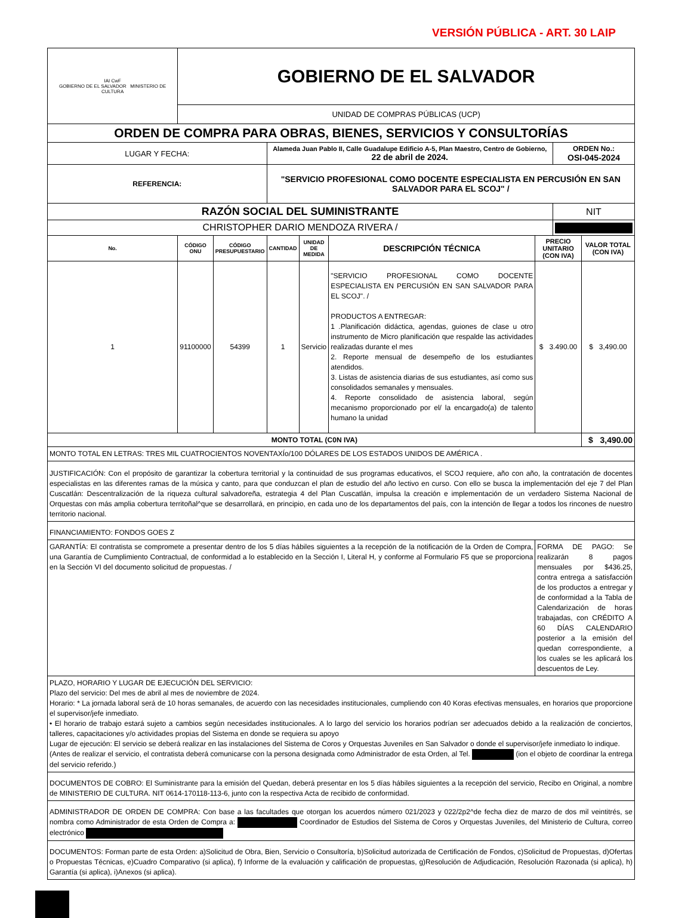VERSIÓN PÚBLICA - ART. 30 LAIP
| IAI CwF GOBIERNO DE EL SALVADOR MINISTERIO DE CULTURA | GOBIERNO DE EL SALVADOR | | | | | | | |
| | UNIDAD DE COMPRAS PÚBLICAS (UCP) | | | | | | | |
| ORDEN DE COMPRA PARA OBRAS, BIENES, SERVICIOS Y CONSULTORÍAS | | | | | | | | |
| LUGAR Y FECHA: | | | Alameda Juan Pablo II, Calle Guadalupe Edificio A-5, Plan Maestro, Centro de Gobierno, 22 de abril de 2024. | | | | ORDEN No.: OSI-045-2024 | |
| REFERENCIA: | | | "SERVICIO PROFESIONAL COMO DOCENTE ESPECIALISTA EN PERCUSIÓN EN SAN SALVADOR PARA EL SCOJ" / | | | | | |
| RAZÓN SOCIAL DEL SUMINISTRANTE | | | | | | | NIT | |
| CHRISTOPHER DARIO MENDOZA RIVERA / | | | | | | | | |
| No. | CÓDIGO ONU | CÓDIGO PRESUPUESTARIO | CANTIDAD | UNIDAD DE MEDIDA | DESCRIPCIÓN TÉCNICA | PRECIO UNITARIO (CON IVA) | | VALOR TOTAL (CON IVA) |
| 1 | 91100000 | 54399 | 1 | Servicio | "SERVICIO PROFESIONAL COMO DOCENTE ESPECIALISTA EN PERCUSIÓN EN SAN SALVADOR PARA EL SCOJ". / PRODUCTOS A ENTREGAR: 1 .Planificación didáctica, agendas, guiones de clase u otro instrumento de Micro planificación que respalde las actividades realizadas durante el mes 2. Reporte mensual de desempeño de los estudiantes atendidos. 3. Listas de asistencia diarias de sus estudiantes, así como sus consolidados semanales y mensuales. 4. Reporte consolidado de asistencia laboral, según mecanismo proporcionado por el/ la encargado(a) de talento humano la unidad | $ 3.490.00 | | $ 3,490.00 |
| MONTO TOTAL (C0N IVA) | | | | | | | | $ 3,490.00 |
| MONTO TOTAL EN LETRAS: TRES MIL CUATROCIENTOS NOVENTAXÍo/100 DÓLARES DE LOS ESTADOS UNIDOS DE AMÉRICA . | | | | | | | | |
| JUSTIFICACIÓN: Con el propósito de garantizar la cobertura territorial y la continuidad de sus programas educativos, el SCOJ requiere, año con año, la contratación de docentes especialistas en las diferentes ramas de la música y canto, para que conduzcan el plan de estudio del año lectivo en curso. Con ello se busca la implementación del eje 7 del Plan Cuscatlán: Descentralización de la riqueza cultural salvadoreña, estrategia 4 del Plan Cuscatlán, impulsa la creación e implementación de un verdadero Sistema Nacional de Orquestas con más amplia cobertura territoñal^que se desarrollará, en principio, en cada uno de los departamentos del país, con la intención de llegar a todos los rincones de nuestro territorio nacional. | | | | | | | | |
| FINANCIAMIENTO: FONDOS GOES Z | | | | | | | | |
| GARANTÍA: El contratista se compromete a presentar dentro de los 5 días hábiles siguientes a la recepción de la notificación de la Orden de Compra, una Garantía de Cumplimiento Contractual, de conformidad a lo establecido en la Sección I, Literal H, y conforme al Formulario F5 que se proporciona en la Sección VI del documento solicitud de propuestas. / | | | | | | FORMA DE PAGO: Se realizarán 8 pagos mensuales por $436.25, contra entrega a satisfacción de los productos a entregar y de conformidad a la Tabla de Calendarización de horas trabajadas, con CRÉDITO A 60 DÍAS CALENDARIO posterior a la emisión del quedan correspondiente, a los cuales se les aplicará los descuentos de Ley. | | |
| PLAZO, HORARIO Y LUGAR DE EJECUCIÓN DEL SERVICIO: Plazo del servicio: Del mes de abril al mes de noviembre de 2024. Horario: * La jornada laboral será de 10 horas semanales, de acuerdo con las necesidades institucionales, cumpliendo con 40 Koras efectivas mensuales, en horarios que proporcione el supervisor/jefe inmediato. • El horario de trabajo estará sujeto a cambios según necesidades institucionales. A lo largo del servicio los horarios podrían ser adecuados debido a la realización de conciertos, talleres, capacitaciones y/o actividades propias del Sistema en donde se requiera su apoyo Lugar de ejecución: El servicio se deberá realizar en las instalaciones del Sistema de Coros y Orquestas Juveniles en San Salvador o donde el supervisor/jefe inmediato lo indique. (Antes de realizar el servicio, el contratista deberá comunicarse con la persona designada como Administrador de esta Orden, al Tel. (ion el objeto de coordinar la entrega del servicio referido.) | | | | | | | | |
| DOCUMENTOS DE COBRO: El Suministrante para la emisión del Quedan, deberá presentar en los 5 días hábiles siguientes a la recepción del servicio, Recibo en Original, a nombre de MINISTERIO DE CULTURA. NIT 0614-170118-113-6, junto con la respectiva Acta de recibido de conformidad. | | | | | | | | |
| ADMINISTRADOR DE ORDEN DE COMPRA: Con base a las facultades que otorgan los acuerdos número 021/2023 y 022/2p2^de fecha diez de marzo de dos mil veintitrés, se nombra como Administrador de esta Orden de Compra a: Coordinador de Estudios del Sistema de Coros y Orquestas Juveniles, del Ministerio de Cultura, correo electrónico | | | | | | | | |
| DOCUMENTOS: Forman parte de esta Orden: a)Solicitud de Obra, Bien, Servicio o Consultoría, b)Solicitud autorizada de Certificación de Fondos, c)Solicitud de Propuestas, d)Ofertas o Propuestas Técnicas, e)Cuadro Comparativo (si aplica), f) Informe de la evaluación y calificación de propuestas, g)Resolución de Adjudicación, Resolución Razonada (si aplica), h) Garantía (si aplica), i)Anexos (si aplica). | | | | | | | | |